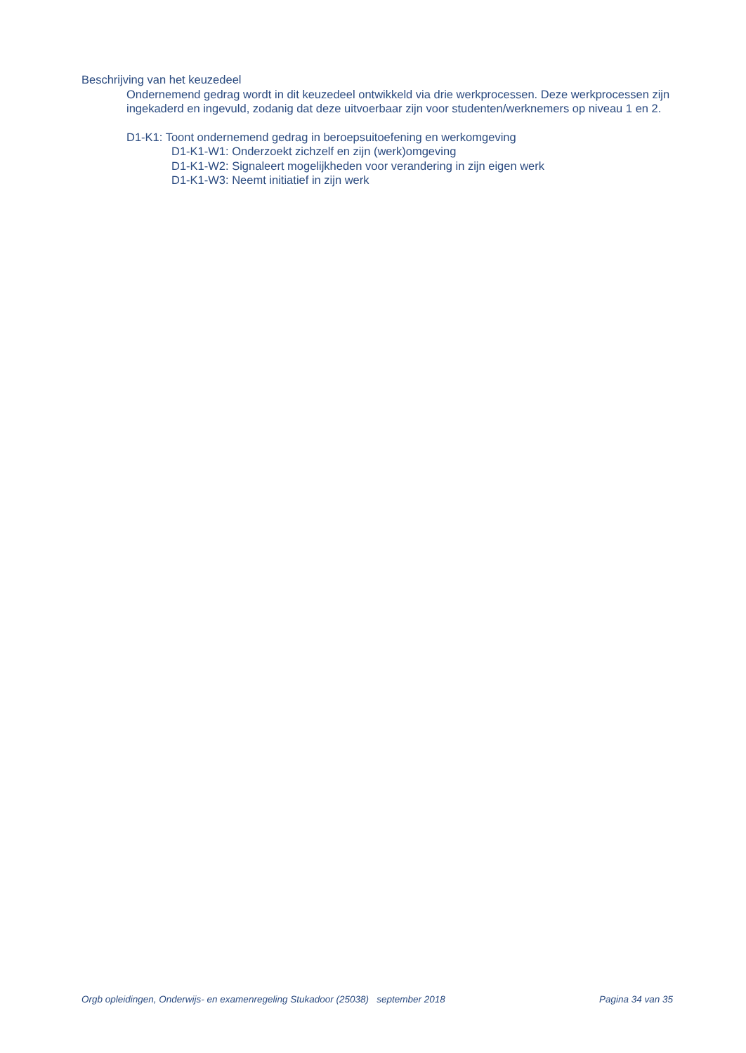Beschrijving van het keuzedeel
Ondernemend gedrag wordt in dit keuzedeel ontwikkeld via drie werkprocessen. Deze werkprocessen zijn ingekaderd en ingevuld, zodanig dat deze uitvoerbaar zijn voor studenten/werknemers op niveau 1 en 2.
D1-K1: Toont ondernemend gedrag in beroepsuitoefening en werkomgeving
D1-K1-W1: Onderzoekt zichzelf en zijn (werk)omgeving
D1-K1-W2: Signaleert mogelijkheden voor verandering in zijn eigen werk
D1-K1-W3: Neemt initiatief in zijn werk
Orgb opleidingen, Onderwijs- en examenregeling Stukadoor (25038) september 2018 Pagina 34 van 35